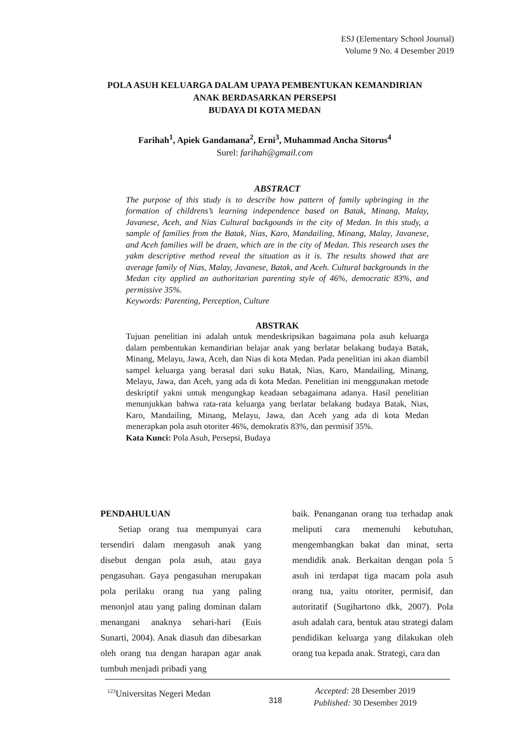ESJ (Elementary School Journal)
Volume 9 No. 4 Desember 2019
POLA ASUH KELUARGA DALAM UPAYA PEMBENTUKAN KEMANDIRIAN ANAK BERDASARKAN PERSEPSI
BUDAYA DI KOTA MEDAN
Farihah<sup>1</sup>, Apiek Gandamana<sup>2</sup>, Erni<sup>3</sup>, Muhammad Ancha Sitorus<sup>4</sup>
Surel: farihah@gmail.com
ABSTRACT
The purpose of this study is to describe how pattern of family upbringing in the formation of childrens’s learning independence based on Batak, Minang, Malay, Javanese, Aceh, and Nias Cultural backgounds in the city of Medan. In this study, a sample of families from the Batak, Nias, Karo, Mandailing, Minang, Malay, Javanese, and Aceh families will be draen, which are in the city of Medan. This research uses the yakm descriptive method reveal the situation as it is. The results showed that are average family of Nias, Malay, Javanese, Batak, and Aceh. Cultural backgrounds in the Medan city applied an authoritarian parenting style of 46%, democratic 83%, and permissive 35%.
Keywords: Parenting, Perception, Culture
ABSTRAK
Tujuan penelitian ini adalah untuk mendeskripsikan bagaimana pola asuh keluarga dalam pembentukan kemandirian belajar anak yang berlatar belakang budaya Batak, Minang, Melayu, Jawa, Aceh, dan Nias di kota Medan. Pada penelitian ini akan diambil sampel keluarga yang berasal dari suku Batak, Nias, Karo, Mandailing, Minang, Melayu, Jawa, dan Aceh, yang ada di kota Medan. Penelitian ini menggunakan metode deskriptif yakni untuk mengungkap keadaan sebagaimana adanya. Hasil penelitian menunjukkan bahwa rata-rata keluarga yang berlatar belakang budaya Batak, Nias, Karo, Mandailing, Minang, Melayu, Jawa, dan Aceh yang ada di kota Medan menerapkan pola asuh otoriter 46%, demokratis 83%, dan permisif 35%.
Kata Kunci: Pola Asuh, Persepsi, Budaya
PENDAHULUAN
  Setiap orang tua mempunyai cara tersendiri dalam mengasuh anak yang disebut dengan pola asuh, atau gaya pengasuhan. Gaya pengasuhan merupakan pola perilaku orang tua yang paling menonjol atau yang paling dominan dalam menangani anaknya sehari-hari (Euis Sunarti, 2004). Anak diasuh dan dibesarkan oleh orang tua dengan harapan agar anak tumbuh menjadi pribadi yang
baik. Penanganan orang tua terhadap anak meliputi cara memenuhi kebutuhan, mengembangkan bakat dan minat, serta mendidik anak. Berkaitan dengan pola 5 asuh ini terdapat tiga macam pola asuh orang tua, yaitu otoriter, permisif, dan autoritatif (Sugihartono dkk, 2007). Pola asuh adalah cara, bentuk atau strategi dalam pendidikan keluarga yang dilakukan oleh orang tua kepada anak. Strategi, cara dan
<sup>123</sup> Universitas Negeri Medan
318
Accepted: 28 Desember 2019
Published: 30 Desember 2019